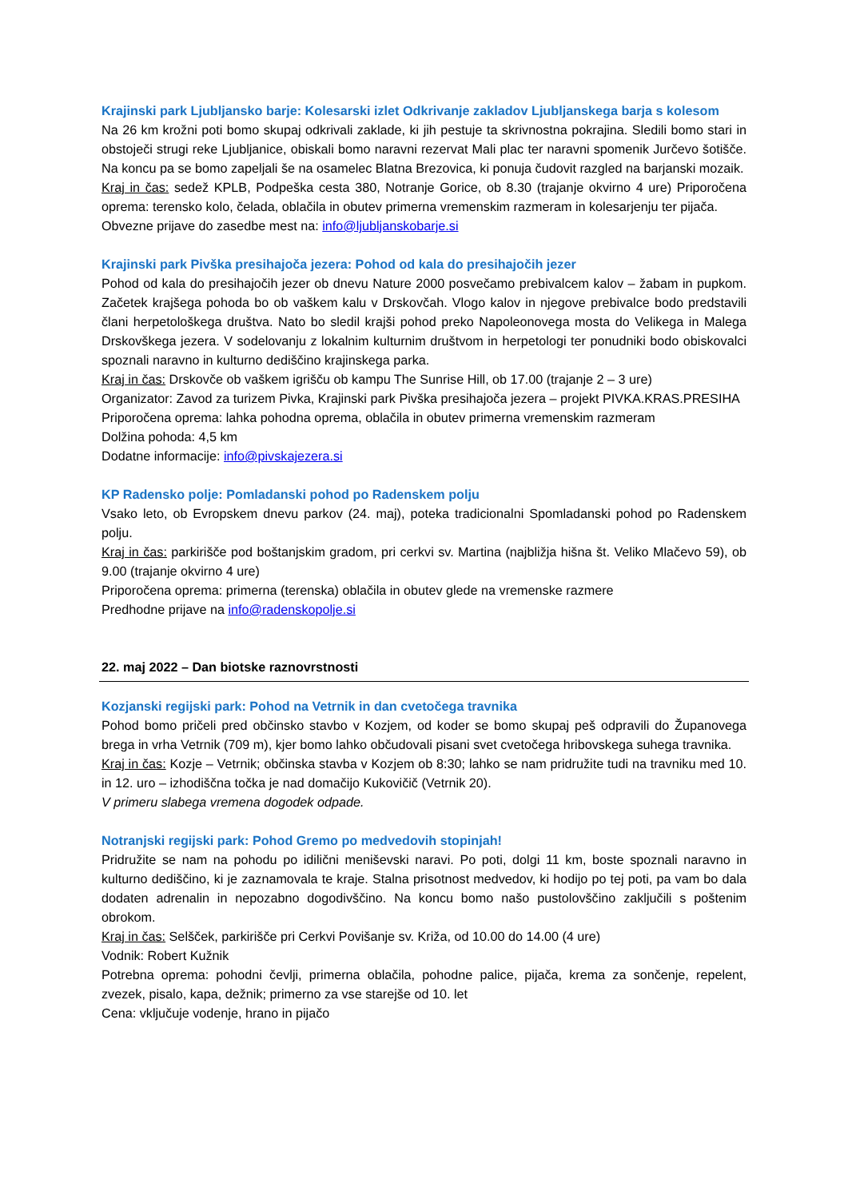Krajinski park Ljubljansko barje: Kolesarski izlet Odkrivanje zakladov Ljubljanskega barja s kolesom
Na 26 km krožni poti bomo skupaj odkrivali zaklade, ki jih pestuje ta skrivnostna pokrajina. Sledili bomo stari in obstoječi strugi reke Ljubljanice, obiskali bomo naravni rezervat Mali plac ter naravni spomenik Jurčevo šotišče. Na koncu pa se bomo zapeljali še na osamelec Blatna Brezovica, ki ponuja čudovit razgled na barjanski mozaik.
Kraj in čas: sedež KPLB, Podpeška cesta 380, Notranje Gorice, ob 8.30 (trajanje okvirno 4 ure) Priporočena oprema: terensko kolo, čelada, oblačila in obutev primerna vremenskim razmeram in kolesarjenju ter pijača.
Obvezne prijave do zasedbe mest na: info@ljubljanskobarje.si
Krajinski park Pivška presihajoča jezera: Pohod od kala do presihajočih jezer
Pohod od kala do presihajočih jezer ob dnevu Nature 2000 posvečamo prebivalcem kalov – žabam in pupkom. Začetek krajšega pohoda bo ob vaškem kalu v Drskovčah. Vlogo kalov in njegove prebivalce bodo predstavili člani herpetološkega društva. Nato bo sledil krajši pohod preko Napoleonovega mosta do Velikega in Malega Drskovškega jezera. V sodelovanju z lokalnim kulturnim društvom in herpetologi ter ponudniki bodo obiskovalci spoznali naravno in kulturno dediščino krajinskega parka.
Kraj in čas: Drskovče ob vaškem igrišču ob kampu The Sunrise Hill, ob 17.00 (trajanje 2 – 3 ure)
Organizator: Zavod za turizem Pivka, Krajinski park Pivška presihajoča jezera – projekt PIVKA.KRAS.PRESIHA
Priporočena oprema: lahka pohodna oprema, oblačila in obutev primerna vremenskim razmeram
Dolžina pohoda: 4,5 km
Dodatne informacije: info@pivskajezera.si
KP Radensko polje: Pomladanski pohod po Radenskem polju
Vsako leto, ob Evropskem dnevu parkov (24. maj), poteka tradicionalni Spomladanski pohod po Radenskem polju.
Kraj in čas: parkirišče pod boštanjskim gradom, pri cerkvi sv. Martina (najbližja hišna št. Veliko Mlačevo 59), ob 9.00 (trajanje okvirno 4 ure)
Priporočena oprema: primerna (terenska) oblačila in obutev glede na vremenske razmere
Predhodne prijave na info@radenskopolje.si
22. maj 2022 – Dan biotske raznovrstnosti
Kozjanski regijski park: Pohod na Vetrnik in dan cvetočega travnika
Pohod bomo pričeli pred občinsko stavbo v Kozjem, od koder se bomo skupaj peš odpravili do Županovega brega in vrha Vetrnik (709 m), kjer bomo lahko občudovali pisani svet cvetočega hribovskega suhega travnika.
Kraj in čas: Kozje – Vetrnik; občinska stavba v Kozjem ob 8:30; lahko se nam pridružite tudi na travniku med 10. in 12. uro – izhodiščna točka je nad domačijo Kukovičič (Vetrnik 20).
V primeru slabega vremena dogodek odpade.
Notranjski regijski park: Pohod Gremo po medvedovih stopinjah!
Pridružite se nam na pohodu po idilični meniševski naravi. Po poti, dolgi 11 km, boste spoznali naravno in kulturno dediščino, ki je zaznamovala te kraje. Stalna prisotnost medvedov, ki hodijo po tej poti, pa vam bo dala dodaten adrenalin in nepozabno dogodivščino. Na koncu bomo našo pustolovščino zaključili s poštenim obrokom.
Kraj in čas: Selšček, parkirišče pri Cerkvi Povišanje sv. Križa, od 10.00 do 14.00 (4 ure)
Vodnik: Robert Kužnik
Potrebna oprema: pohodni čevlji, primerna oblačila, pohodne palice, pijača, krema za sončenje, repelent, zvezek, pisalo, kapa, dežnik; primerno za vse starejše od 10. let
Cena: vključuje vodenje, hrano in pijačo